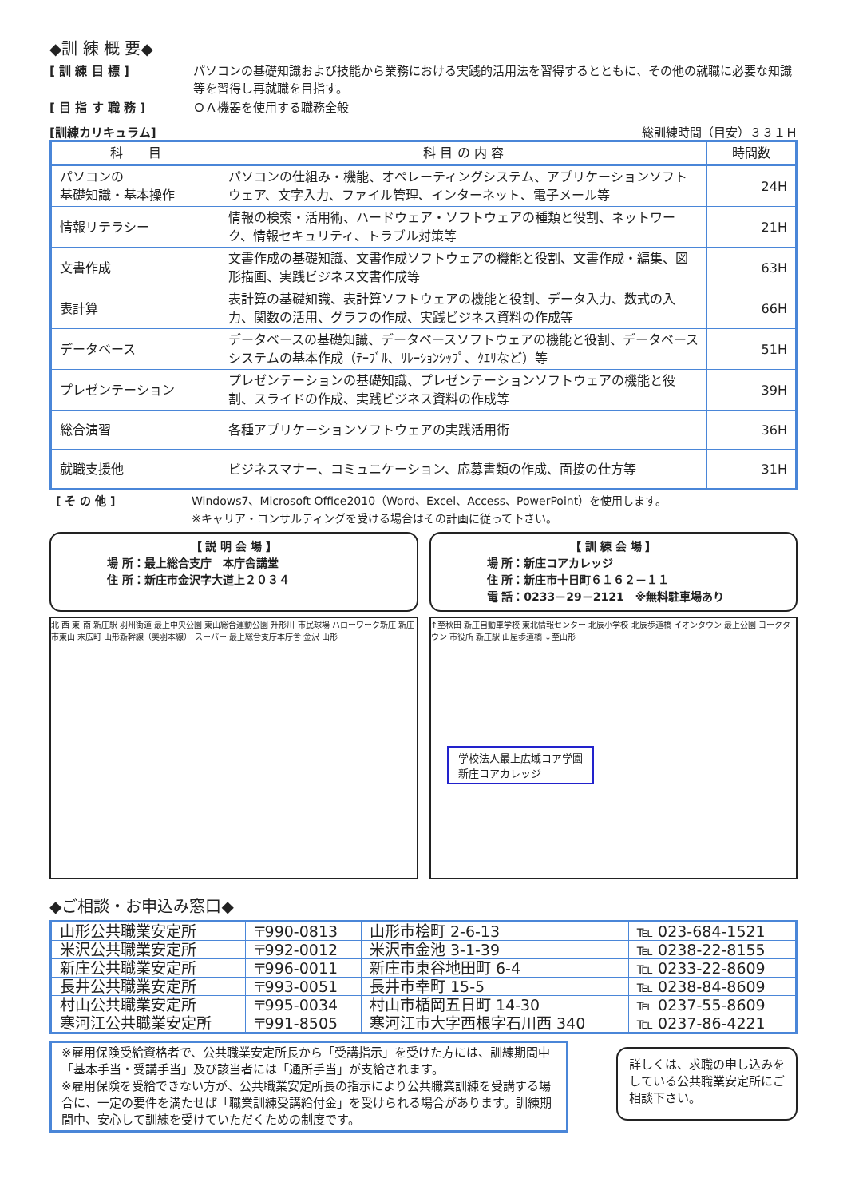◆訓 練 概 要◆
[ 訓 練 目 標 ] パソコンの基礎知識および技能から業務における実践的活用法を習得するとともに、その他の就職に必要な知識等を習得し再就職を目指す。
[ 目 指 す 職 務 ] ＯＡ機器を使用する職務全般
[訓練カリキュラム] 総訓練時間（目安）３３１Ｈ
| 科 目 | 科 目 の 内 容 | 時間数 |
| --- | --- | --- |
| パソコンの 基礎知識・基本操作 | パソコンの仕組み・機能、オペレーティングシステム、アプリケーションソフトウェア、文字入力、ファイル管理、インターネット、電子メール等 | 24H |
| 情報リテラシー | 情報の検索・活用術、ハードウェア・ソフトウェアの種類と役割、ネットワーク、情報セキュリティ、トラブル対策等 | 21H |
| 文書作成 | 文書作成の基礎知識、文書作成ソフトウェアの機能と役割、文書作成・編集、図形描画、実践ビジネス文書作成等 | 63H |
| 表計算 | 表計算の基礎知識、表計算ソフトウェアの機能と役割、データ入力、数式の入力、関数の活用、グラフの作成、実践ビジネス資料の作成等 | 66H |
| データベース | データベースの基礎知識、データベースソフトウェアの機能と役割、データベースシステムの基本作成（ﾃｰﾌﾞﾙ、ﾘﾚｰｼｮﾝｼｯﾌﾟ、ｸｴﾘなど）等 | 51H |
| プレゼンテーション | プレゼンテーションの基礎知識、プレゼンテーションソフトウェアの機能と役割、スライドの作成、実践ビジネス資料の作成等 | 39H |
| 総合演習 | 各種アプリケーションソフトウェアの実践活用術 | 36H |
| 就職支援他 | ビジネスマナー、コミュニケーション、応募書類の作成、面接の仕方等 | 31H |
[ そ の 他 ] Windows7、Microsoft Office2010（Word、Excel、Access、PowerPoint）を使用します。
※キャリア・コンサルティングを受ける場合はその計画に従って下さい。
【 説 明 会 場 】
場 所：最上総合支庁　本庁舎講堂
住 所：新庄市金沢字大道上２０３４
【 訓 練 会 場 】
場 所：新庄コアカレッジ
住 所：新庄市十日町６１６２－１１
電 話：0233－29－2121　※無料駐車場あり
北 西 東 南 新庄駅 羽州街道 最上中央公園 東山総合運動公園 升形川 市民球場 ハローワーク新庄 新庄市東山 末広町 山形新幹線（奥羽本線） スーパー 最上総合支庁本庁舎 金沢 山形
↑至秋田 新庄自動車学校 東北情報センター 北辰小学校 北辰歩道橋 イオンタウン 最上公園 ヨークタウン 市役所 新庄駅 山屋歩道橋 ↓至山形
学校法人最上広域コア学園
新庄コアカレッジ
◆ご相談・お申込み窓口◆
| 山形公共職業安定所 | 〒990-0813 | 山形市桧町 2-6-13 | ℡ 023-684-1521 |
| 米沢公共職業安定所 | 〒992-0012 | 米沢市金池 3-1-39 | ℡ 0238-22-8155 |
| 新庄公共職業安定所 | 〒996-0011 | 新庄市東谷地田町 6-4 | ℡ 0233-22-8609 |
| 長井公共職業安定所 | 〒993-0051 | 長井市幸町 15-5 | ℡ 0238-84-8609 |
| 村山公共職業安定所 | 〒995-0034 | 村山市楯岡五日町 14-30 | ℡ 0237-55-8609 |
| 寒河江公共職業安定所 | 〒991-8505 | 寒河江市大字西根字石川西 340 | ℡ 0237-86-4221 |
※雇用保険受給資格者で、公共職業安定所長から「受講指示」を受けた方には、訓練期間中「基本手当・受講手当」及び該当者には「通所手当」が支給されます。
※雇用保険を受給できない方が、公共職業安定所長の指示により公共職業訓練を受講する場合に、一定の要件を満たせば「職業訓練受講給付金」を受けられる場合があります。訓練期間中、安心して訓練を受けていただくための制度です。
詳しくは、求職の申し込みをしている公共職業安定所にご相談下さい。